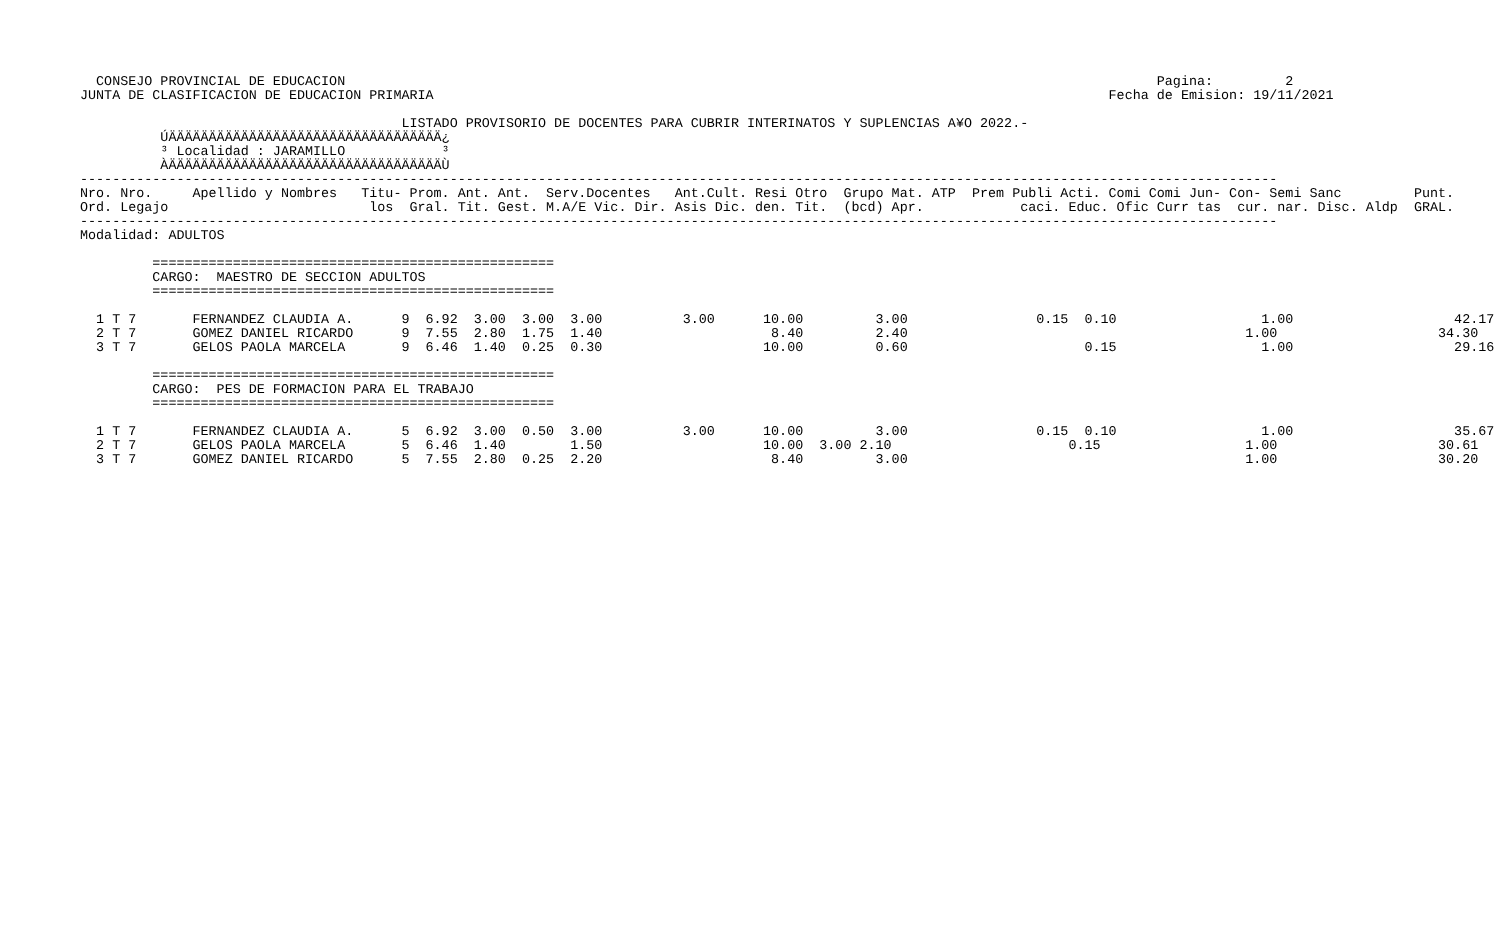CONSEJO PROVINCIAL DE EDUCACION                                                                                                     Pagina:         2
JUNTA DE CLASIFICACION DE EDUCACION PRIMARIA                                                                                    Fecha de Emision: 19/11/2021

                                        LISTADO PROVISORIO DE DOCENTES PARA CUBRIR INTERINATOS Y SUPLENCIAS A¥O 2022.-
          ÚÄÄÄÄÄÄÄÄÄÄÄÄÄÄÄÄÄÄÄÄÄÄÄÄÄÄÄÄÄÄÄÄÄÄ¿
          ³ Localidad : JARAMILLO            ³
          ÀÄÄÄÄÄÄÄÄÄÄÄÄÄÄÄÄÄÄÄÄÄÄÄÄÄÄÄÄÄÄÄÄÄÄÙ
-----------------------------------------------------------------------------------------------------------------------------------------------------
Nro. Nro.     Apellido y Nombres   Titu- Prom. Ant. Ant.  Serv.Docentes   Ant.Cult. Resi Otro  Grupo Mat. ATP  Prem Publi Acti. Comi Comi Jun- Con- Semi Sanc         Punt.
Ord. Legajo                         los  Gral. Tit. Gest. M.A/E Vic. Dir. Asis Dic. den. Tit.  (bcd) Apr.            caci. Educ. Ofic Curr tas  cur. nar. Disc. Aldp  GRAL.
-----------------------------------------------------------------------------------------------------------------------------------------------------
Modalidad: ADULTOS

         ==================================================
         CARGO:  MAESTRO DE SECCION ADULTOS
         ==================================================

  1 T 7       FERNANDEZ CLAUDIA A.      9  6.92  3.00  3.00  3.00          3.00      10.00         3.00                0.15  0.10                  1.00                    42.17
  2 T 7       GOMEZ DANIEL RICARDO      9  7.55  2.80  1.75  1.40                     8.40         2.40                                          1.00                    34.30
  3 T 7       GELOS PAOLA MARCELA       9  6.46  1.40  0.25  0.30                    10.00         0.60                      0.15                  1.00                    29.16

         ==================================================
         CARGO:  PES DE FORMACION PARA EL TRABAJO
         ==================================================

  1 T 7       FERNANDEZ CLAUDIA A.      5  6.92  3.00  0.50  3.00          3.00      10.00         3.00                0.15  0.10                  1.00                    35.67
  2 T 7       GELOS PAOLA MARCELA       5  6.46  1.40        1.50                    10.00  3.00 2.10                      0.15                  1.00                    30.61
  3 T 7       GOMEZ DANIEL RICARDO      5  7.55  2.80  0.25  2.20                     8.40         3.00                                          1.00                    30.20